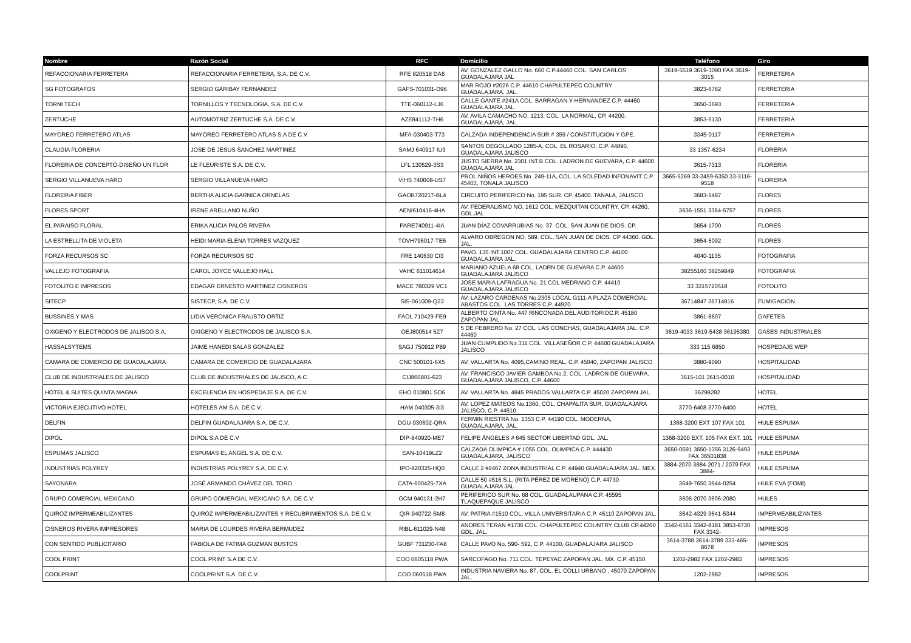| Nombre | Razón Social | RFC | Domicilio | Teléfono | Giro |
| --- | --- | --- | --- | --- | --- |
| REFACCIONARIA FERRETERA | REFACCIONARIA FERRETERA, S.A. DE C.V. | RFE 820518 DA6 | AV. GONZALEZ GALLO No. 660 C.P.44460 COL. SAN CARLOS GUADALAJARA JAL | 3619-5519 3619-3090 FAX 3619-3015 | FERRETERIA |
| SG FOTOGRAFOS | SERGIO GARIBAY FERNANDEZ | GAFS-701031-D96 | MAR ROJO #2026 C.P. 44610 CHAPULTEPEC COUNTRY GUADALAJARA, JAL. | 3823-6762 | FERRETERIA |
| TORNI TECH | TORNILLOS Y TECNOLOGIA, S.A. DE C.V. | TTE-060112-LJ6 | CALLE GANTE #241A COL. BARRAGAN Y HERNANDEZ C.P. 44460 GUADALAJARA JAL. | 3650-3693 | FERRETERIA |
| ZERTUCHE | AUTOMOTRIZ ZERTUCHE S.A. DE C.V. | AZE841112-TH6 | AV. AVILA CAMACHO NO. 1213. COL. LA NORMAL. CP. 44200. GUADALAJARA, JAL. | 3853-5130 | FERRETERIA |
| MAYOREO FERRETERO ATLAS | MAYOREO FERRETERO ATLAS S.A DE C.V | MFA-030403-T73 | CALZADA INDEPENDENCIA SUR # 359 / CONSTITUCION Y GPE. | 3345-0117 | FERRETERIA |
| CLAUDIA FLORERIA | JOSE DE JESUS SANCHEZ MARTINEZ | SAMJ 640917 IU3 | SANTOS DEGOLLADO 1285-A, COL. EL ROSARIO, C.P. 44890, GUADALAJARA JALISCO | 33 1357-6234 | FLORERIA |
| FLORERIA DE CONCEPTO-DISEÑO UN FLOR | LE FLEURISTE S.A. DE C.V. | LFL 130529-3S3 | JUSTO SIERRA No. 2301 INT.B COL. LADRON DE GUEVARA, C.P. 44600 GUADALAJARA JAL | 3615-7313 | FLORERIA |
| SERGIO VILLANUEVA HARO | SERGIO VILLANUEVA HARO | VIHS 740608-US7 | PROL.NIÑOS HEROES No. 249-11A, COL. LA SOLEDAD INFONAVIT C.P. 45403, TONALA JALISCO | 3665-5269 33-3459-6350 33-3116-9518 | FLORERIA |
| FLORERIA FIBER | BERTHA ALICIA GARNICA ORNELAS | GAOB720217-BL4 | CIRCUITO PERIFERICO No. 195 SUR. CP. 45400. TANALA, JALISCO | 3683-1487 | FLORES |
| FLORES SPORT | IRENE ARELLANO NUÑO | AENI610416-4HA | AV. FEDERALISMO NO. 1612 COL. MEZQUITAN COUNTRY. CP. 44260. GDL.JAL | 3636-1551 3364-5757 | FLORES |
| EL PARAISO FLORAL | ERIKA ALICIA PALOS RIVERA | PARE740911-4IA | JUAN DÍAZ COVARRUBIAS No. 37. COL. SAN JUAN DE DIOS. CP. | 3654-1700 | FLORES |
| LA ESTRELLITA DE VIOLETA | HEIDI MARIA ELENA TORRES VAZQUEZ | TOVH796017-TE6 | ALVARO OBREGON NO. 589. COL. SAN JUAN DE DIOS. CP 44360. GDL. JAL. | 3654-5092 | FLORES |
| FORZA RECURSOS SC | FORZA RECURSOS SC | FRE 140630 CI3 | PAVO. 135 INT.1007 COL. GUADALAJARA CENTRO C.P. 44100 GUADALAJARA JAL. | 4040-1135 | FOTOGRAFIA |
| VALLEJO FOTOGRAFIA | CAROL JOYCE VALLEJO HALL | VAHC 611014614 | MARIANO AZUELA 68 COL. LADRN DE GUEVARA C.P. 44600 GUADALAJARA JALISCO | 38255160 38259849 | FOTOGRAFIA |
| FOTOLITO E IMPRESOS | EDAGAR ERNESTO MARTINEZ CISNEROS | MACE 780329 VC1 | JOSE MARIA LAFRAGUA No. 21 COL MEDRANO C.P. 44410 GUADALAJARA JALISCO | 33 3315720518 | FOTOLITO |
| SITECP | SISTECP, S.A. DE C.V. | SIS-061009-Q23 | AV. LAZARO CARDENAS No.2305 LOCAL G111-A PLAZA COMERCIAL ABASTOS COL. LAS TORRES C.P. 44920 | 36714847 36714816 | FUMIGACION |
| BUSSINES Y MAS | LIDIA VERONICA FRAUSTO ORTIZ | FAOL 710429-FE9 | ALBERTO CINTA No. 447 RINCONADA DEL AUDITORIOC.P. 45180 ZAPOPAN JAL. | 3861-8607 | GAFETES |
| OXIGENO Y ELECTRODOS DE JALISCO S.A. | OXIGENO Y ELECTRODOS DE JALISCO S.A. | OEJ800514 5Z7 | 5 DE FEBRERO No. 27 COL. LAS CONCHAS, GUADALAJARA JAL. C.P. 44460 | 3619-4033 3619-5438 36195380 | GASES INDUSTRIALES |
| HASSALSYTEMS | JAIME HANEDI SALAS GONZALEZ | SAGJ 750912 P89 | JUAN CUMPLIDO No.311 COL. VILLASEÑOR C.P. 44600 GUADALAJARA JALISCO | 333 115 6850 | HOSPEDAJE WEP |
| CAMARA DE COMERCIO DE GUADALAJARA | CAMARA DE COMERCIO DE GUADALAJARA | CNC 500101-6X5 | AV. VALLARTA No. 4095,CAMINO REAL, C.P. 45040, ZAPOPAN JALISCO | 3880-9090 | HOSPITALIDAD |
| CLUB DE INDUSTRIALES DE JALISCO | CLUB DE INDUSTRIALES DE JALISCO, A.C | CIJ860801-623 | AV. FRANCISCO JAVIER GAMBOA No.2, COL. LADRON DE GUEVARA, GUADALAJARA JALISCO, C.P. 44600 | 3615-101 3615-0010 | HOSPITALIDAD |
| HOTEL & SUITES QUINTA MAGNA | EXCELENCIA EN HOSPEDAJE S.A. DE C.V. | EHO 010801 SD6 | AV. VALLARTA No. 4845 PRADOS VALLARTA C.P. 45020 ZAPOPAN JAL. | 36298282 | HOTEL |
| VICTORIA EJECUTIVO HOTEL | HOTELES AM S.A. DE C.V. | HAM 040305-3I3 | AV. LOPEZ MATEOS No.1360, COL. CHAPALITA SUR, GUADALAJARA JALISCO, C.P. 44510 | 3770-6408 3770-6400 | HOTEL |
| DELFIN | DELFIN GUADALAJARA S.A. DE C.V. | DGU-930602-QRA | FERMIN RIESTRA No. 1353 C.P. 44190 COL. MODERNA, GUADALAJARA, JAL. | 1368-3200 EXT 107 FAX 101 | HULE ESPUMA |
| DIPOL | DIPOL S.A DE C.V | DIP-840920-ME7 | FELIPE ÁNGELES # 645 SECTOR LIBERTAD GDL. JAL. | 1368-3200 EXT. 105 FAX EXT. 101 | HULE ESPUMA |
| ESPUMAS JALISCO | ESPUMAS EL ANGEL S.A. DE C.V. | EAN-10419LZ2 | CALZADA OLIMPICA # 1055 COL. OLIMPICA C.P. 444430 GUADALAJARA, JALISCO | 3650-0691 3650-1356 3126-9493 FAX 36501838 | HULE ESPUMA |
| INDUSTRIAS POLYREY | INDUSTRIAS POLYREY S.A. DE C.V. | IPO-820325-HQ0 | CALLE 2 #2467 ZONA INDUSTRIAL C.P. 44940 GUADALAJARA JAL. MEX. | 3884-2070 3884-2071 / 2079 FAX 3884- | HULE ESPUMA |
| SAYONARA | JOSÉ ARMANDO CHÁVEZ DEL TORO | CATA-600425-7XA | CALLE 50 #516 S.L. (RITA PÉREZ DE MORENO) C.P. 44730 GUADALAJARA JAL. | 3649-7650 3644-0254 | HULE EVA (FOMI) |
| GRUPO COMERCIAL MEXICANO | GRUPO COMERCIAL MEXICANO S.A. DE C.V. | GCM 940131-2H7 | PERIFERICO SUR No. 68 COL. GUADALAUPANA C.P. 45595 TLAQUEPAQUE JALISCO | 3606-2070 3606-2080 | HULES |
| QUIROZ IMPERMEABILIZANTES | QUIROZ IMPERMEABILIZANTES Y RECUBRIMIENTOS S.A. DE C.V. | QIR-940722-SM8 | AV. PATRIA #1510 COL. VILLA UNIVERSITARIA C.P. 45110 ZAPOPAN JAL. | 3642-4329 3641-5344 | IMPERMEABILIZANTES |
| CISNEROS RIVERA IMPRESORES | MARIA DE LOURDES RIVERA BERMUDEZ | RIBL-611029-N48 | ANDRES TERAN #1736 COL. CHAPULTEPEC COUNTRY CLUB CP.44260 GDL. JAL. | 3342-6161 3342-8181 3853-8730 FAX 3342- | IMPRESOS |
| CON SENTIDO PUBLICITARIO | FABIOLA DE FATIMA GUZMAN BUSTOS | GUBF 731230-FA8 | CALLE PAVO No. 590- 592, C.P. 44100, GUADALAJARA JALISCO | 3614-3788 3614-3789 333-465-8678 | IMPRESOS |
| COOL PRINT | COOL PRINT S.A DE C.V. | COO 0605118 PWA | SARCOFAGO No. 711 COL. TEPEYAC ZAPOPAN JAL. MX. C.P. 45150 | 1202-2982 FAX 1202-2983 | IMPRESOS |
| COOLPRINT | COOLPRINT S.A. DE C.V. | COO 060518 PWA | INDUSTRIA NAVIERA No. 87, COL. EL COLLI URBANO , 45070 ZAPOPAN JAL. | 1202-2982 | IMPRESOS |